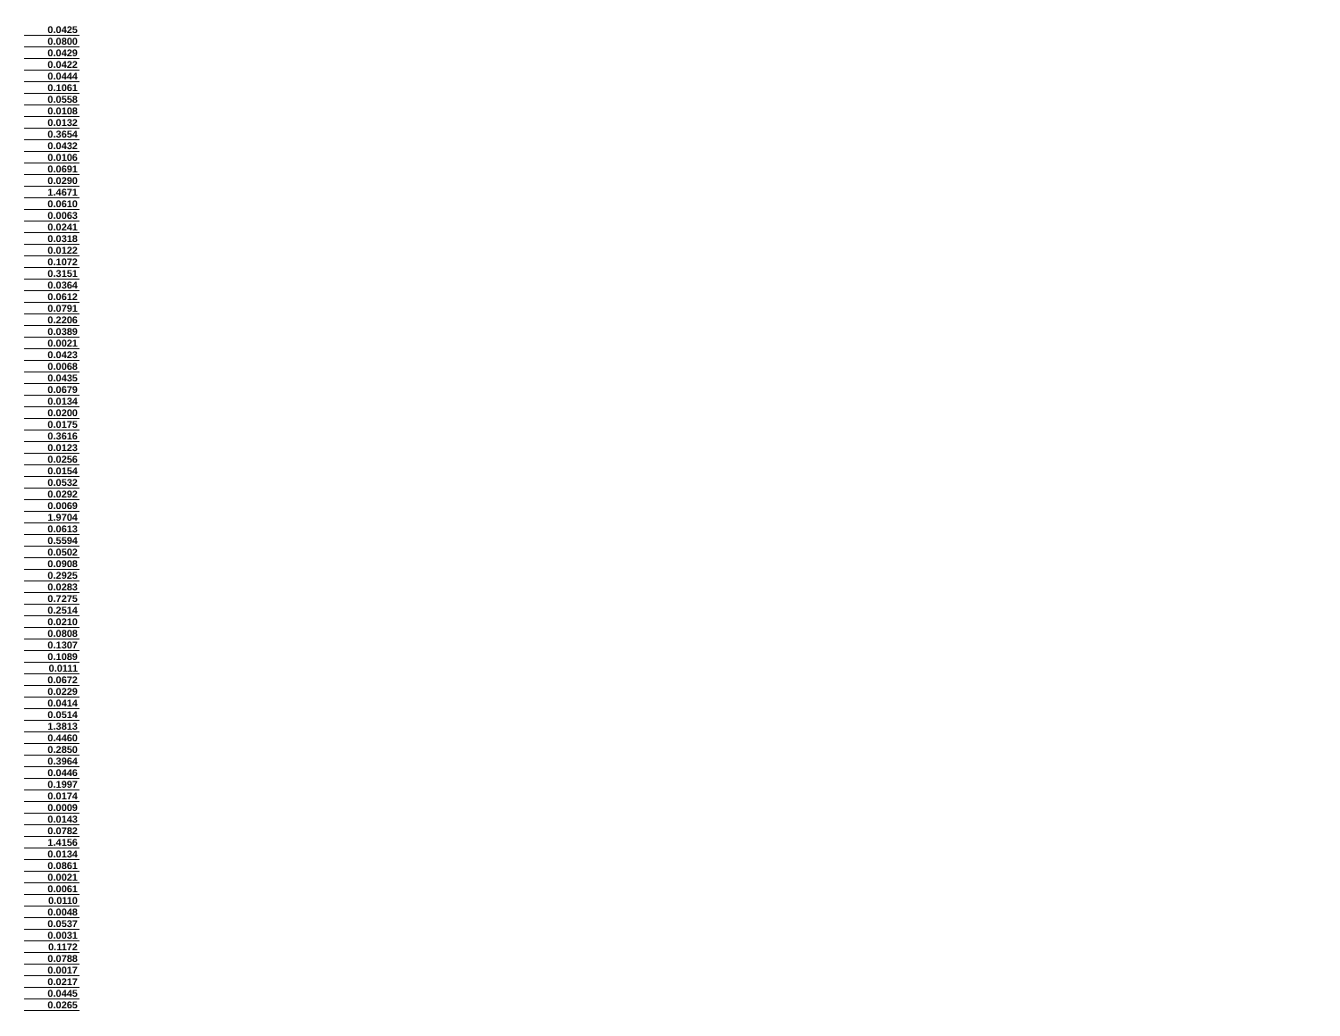| 0.0425 |
| 0.0800 |
| 0.0429 |
| 0.0422 |
| 0.0444 |
| 0.1061 |
| 0.0558 |
| 0.0108 |
| 0.0132 |
| 0.3654 |
| 0.0432 |
| 0.0106 |
| 0.0691 |
| 0.0290 |
| 1.4671 |
| 0.0610 |
| 0.0063 |
| 0.0241 |
| 0.0318 |
| 0.0122 |
| 0.1072 |
| 0.3151 |
| 0.0364 |
| 0.0612 |
| 0.0791 |
| 0.2206 |
| 0.0389 |
| 0.0021 |
| 0.0423 |
| 0.0068 |
| 0.0435 |
| 0.0679 |
| 0.0134 |
| 0.0200 |
| 0.0175 |
| 0.3616 |
| 0.0123 |
| 0.0256 |
| 0.0154 |
| 0.0532 |
| 0.0292 |
| 0.0069 |
| 1.9704 |
| 0.0613 |
| 0.5594 |
| 0.0502 |
| 0.0908 |
| 0.2925 |
| 0.0283 |
| 0.7275 |
| 0.2514 |
| 0.0210 |
| 0.0808 |
| 0.1307 |
| 0.1089 |
| 0.0111 |
| 0.0672 |
| 0.0229 |
| 0.0414 |
| 0.0514 |
| 1.3813 |
| 0.4460 |
| 0.2850 |
| 0.3964 |
| 0.0446 |
| 0.1997 |
| 0.0174 |
| 0.0009 |
| 0.0143 |
| 0.0782 |
| 1.4156 |
| 0.0134 |
| 0.0861 |
| 0.0021 |
| 0.0061 |
| 0.0110 |
| 0.0048 |
| 0.0537 |
| 0.0031 |
| 0.1172 |
| 0.0788 |
| 0.0017 |
| 0.0217 |
| 0.0445 |
| 0.0265 |